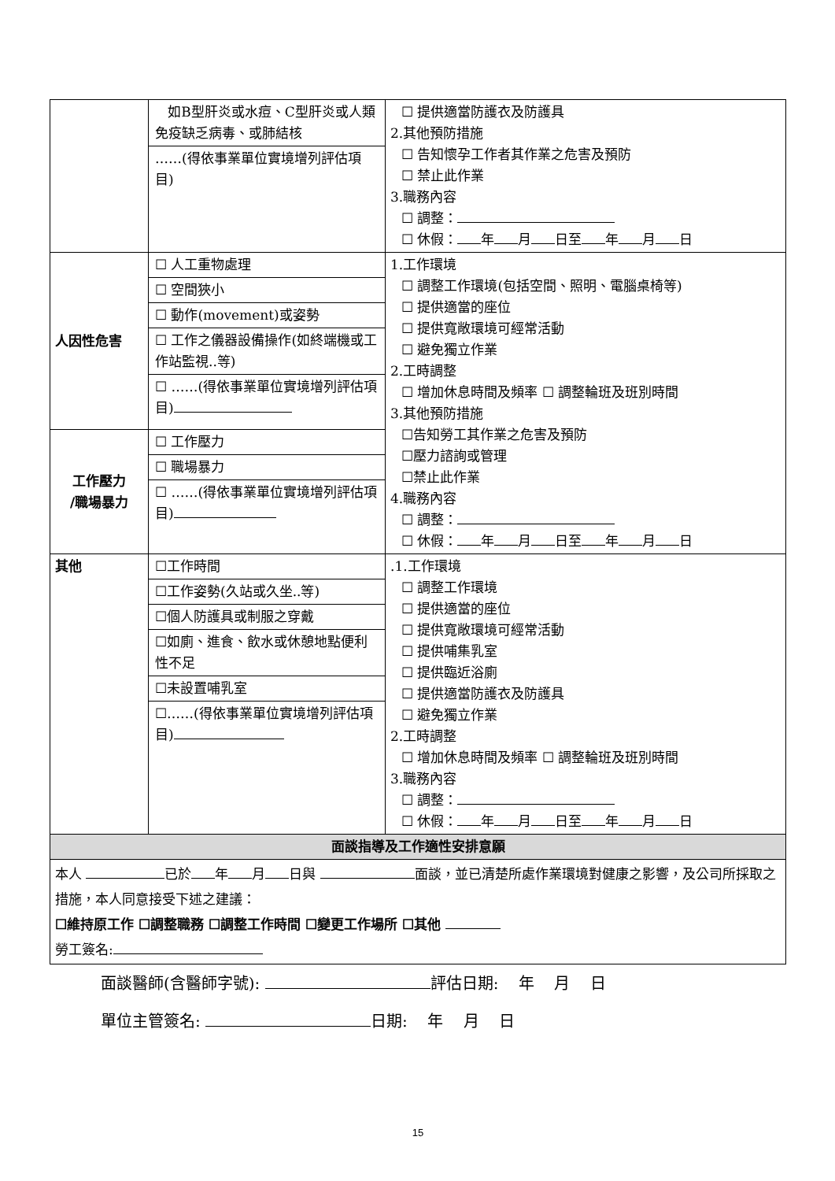| | 如B型肝炎或水痘、C型肝炎或人類免疫缺乏病毒、或肺結核 ……(得依事業單位實境增列評估項目) | ☐ 提供適當防護衣及防護具 2.其他預防措施 ☐ 告知懷孕工作者其作業之危害及預防 ☐ 禁止此作業 3.職務內容 ☐ 調整： ☐ 休假： 年 月 日至 年 月 日 |
| 人因性危害 | ☐ 人工重物處理 ☐ 空間狹小 ☐ 動作(movement)或姿勢 ☐ 工作之儀器設備操作(如終端機或工作站監視..等) ☐ ……(得依事業單位實境增列評估項目) | 1.工作環境 ☐ 調整工作環境(包括空間、照明、電腦桌椅等) ☐ 提供適當的座位 ☐ 提供寬敞環境可經常活動 ☐ 避免獨立作業 2.工時調整 ☐ 增加休息時間及頻率 ☐ 調整輪班及班別時間 3.其他預防措施 ☐告知勞工其作業之危害及預防 ☐壓力諮詢或管理 ☐禁止此作業 4.職務內容 ☐ 調整： ☐ 休假： 年 月 日至 年 月 日 |
| 工作壓力 /職場暴力 | ☐ 工作壓力 ☐ 職場暴力 ☐ ……(得依事業單位實境增列評估項目) | |
| 其他 | ☐工作時間 ☐工作姿勢(久站或久坐..等) ☐個人防護具或制服之穿戴 ☐如廁、進食、飲水或休憩地點便利性不足 ☐未設置哺乳室 ☐……(得依事業單位實境增列評估項目) | .1.工作環境 ☐ 調整工作環境 ☐ 提供適當的座位 ☐ 提供寬敞環境可經常活動 ☐ 提供哺集乳室 ☐ 提供臨近浴廁 ☐ 提供適當防護衣及防護具 ☐ 避免獨立作業 2.工時調整 ☐ 增加休息時間及頻率 ☐ 調整輪班及班別時間 3.職務內容 ☐ 調整： ☐ 休假： 年 月 日至 年 月 日 |
| 面談指導及工作適性安排意願 | | |
| 本人 已於 年 月 日與 面談，並已清楚所處作業環境對健康之影響，及公司所採取之措施，本人同意接受下述之建議： ☐維持原工作 ☐調整職務 ☐調整工作時間 ☐變更工作場所 ☐其他 勞工簽名: | | |
面談醫師(含醫師字號): 評估日期: 年 月 日
單位主管簽名: 日期: 年 月 日
15